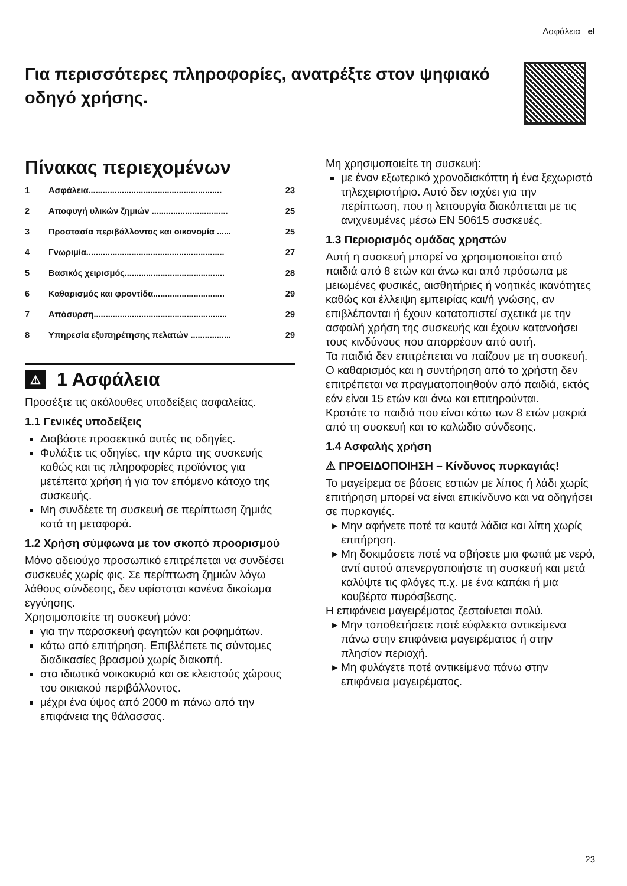Ασφάλεια el
Για περισσότερες πληροφορίες, ανατρέξτε στον ψηφιακό οδηγό χρήσης.
Πίνακας περιεχομένων
1 Ασφάλεια........................................................ 23
2 Αποφυγή υλικών ζημιών ................................ 25
3 Προστασία περιβάλλοντος και οικονομία ...... 25
4 Γνωριμία.......................................................... 27
5 Βασικός χειρισμός.......................................... 28
6 Καθαρισμός και φροντίδα.............................. 29
7 Απόσυρση........................................................ 29
8 Υπηρεσία εξυπηρέτησης πελατών ................. 29
⚠ 1 Ασφάλεια
Προσέξτε τις ακόλουθες υποδείξεις ασφαλείας.
1.1 Γενικές υποδείξεις
Διαβάστε προσεκτικά αυτές τις οδηγίες.
Φυλάξτε τις οδηγίες, την κάρτα της συσκευής καθώς και τις πληροφορίες προϊόντος για μετέπειτα χρήση ή για τον επόμενο κάτοχο της συσκευής.
Μη συνδέετε τη συσκευή σε περίπτωση ζημιάς κατά τη μεταφορά.
1.2 Χρήση σύμφωνα με τον σκοπό προορισμού
Μόνο αδειούχο προσωπικό επιτρέπεται να συνδέσει συσκευές χωρίς φις. Σε περίπτωση ζημιών λόγω λάθους σύνδεσης, δεν υφίσταται κανένα δικαίωμα εγγύησης.
Χρησιμοποιείτε τη συσκευή μόνο:
για την παρασκευή φαγητών και ροφημάτων.
κάτω από επιτήρηση. Επιβλέπετε τις σύντομες διαδικασίες βρασμού χωρίς διακοπή.
στα ιδιωτικά νοικοκυριά και σε κλειστούς χώρους του οικιακού περιβάλλοντος.
μέχρι ένα ύψος από 2000 m πάνω από την επιφάνεια της θάλασσας.
Μη χρησιμοποιείτε τη συσκευή:
με έναν εξωτερικό χρονοδιακόπτη ή ένα ξεχωριστό τηλεχειριστήριο. Αυτό δεν ισχύει για την περίπτωση, που η λειτουργία διακόπτεται με τις ανιχνευμένες μέσω EN 50615 συσκευές.
1.3 Περιορισμός ομάδας χρηστών
Αυτή η συσκευή μπορεί να χρησιμοποιείται από παιδιά από 8 ετών και άνω και από πρόσωπα με μειωμένες φυσικές, αισθητήριες ή νοητικές ικανότητες καθώς και έλλειψη εμπειρίας και/ή γνώσης, αν επιβλέπονται ή έχουν κατατοπιστεί σχετικά με την ασφαλή χρήση της συσκευής και έχουν κατανοήσει τους κινδύνους που απορρέουν από αυτή.
Τα παιδιά δεν επιτρέπεται να παίζουν με τη συσκευή.
Ο καθαρισμός και η συντήρηση από το χρήστη δεν επιτρέπεται να πραγματοποιηθούν από παιδιά, εκτός εάν είναι 15 ετών και άνω και επιτηρούνται.
Κρατάτε τα παιδιά που είναι κάτω των 8 ετών μακριά από τη συσκευή και το καλώδιο σύνδεσης.
1.4 Ασφαλής χρήση
⚠ ΠΡΟΕΙΔΟΠΟΙΗΣΗ – Κίνδυνος πυρκαγιάς!
Το μαγείρεμα σε βάσεις εστιών με λίπος ή λάδι χωρίς επιτήρηση μπορεί να είναι επικίνδυνο και να οδηγήσει σε πυρκαγιές.
Μην αφήνετε ποτέ τα καυτά λάδια και λίπη χωρίς επιτήρηση.
Μη δοκιμάσετε ποτέ να σβήσετε μια φωτιά με νερό, αντί αυτού απενεργοποιήστε τη συσκευή και μετά καλύψτε τις φλόγες π.χ. με ένα καπάκι ή μια κουβέρτα πυρόσβεσης.
Η επιφάνεια μαγειρέματος ζεσταίνεται πολύ.
Μην τοποθετήσετε ποτέ εύφλεκτα αντικείμενα πάνω στην επιφάνεια μαγειρέματος ή στην πλησίον περιοχή.
Μη φυλάγετε ποτέ αντικείμενα πάνω στην επιφάνεια μαγειρέματος.
23